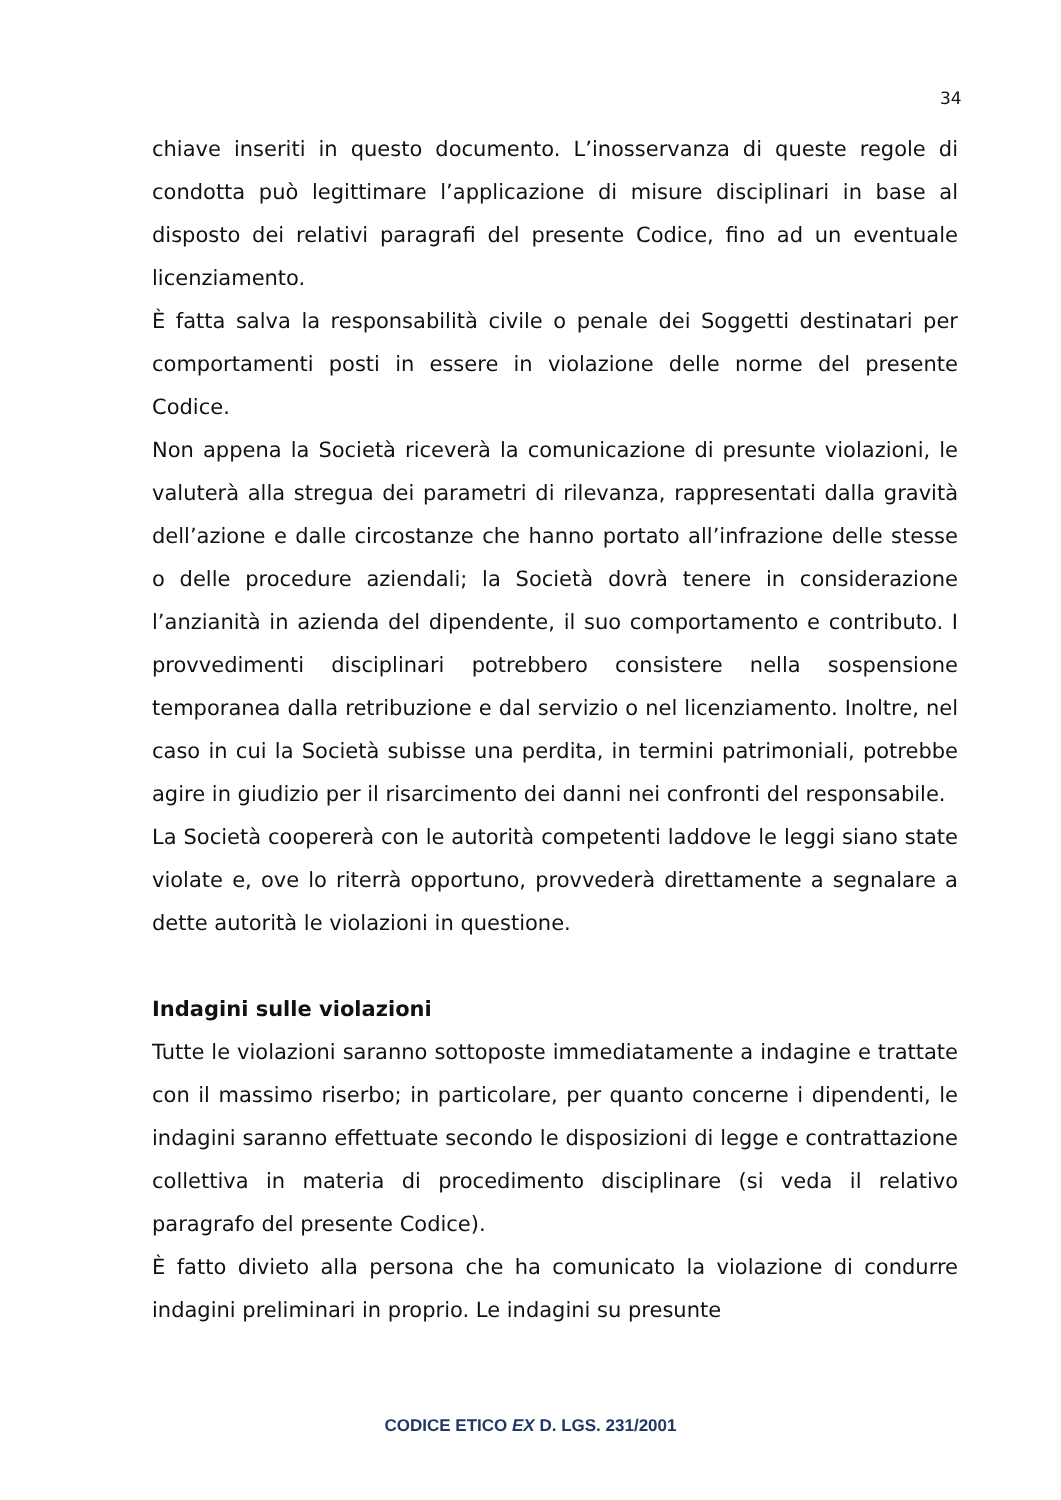34
chiave inseriti in questo documento. L’inosservanza di queste regole di condotta può legittimare l’applicazione di misure disciplinari in base al disposto dei relativi paragrafi del presente Codice, fino ad un eventuale licenziamento.
È fatta salva la responsabilità civile o penale dei Soggetti destinatari per comportamenti posti in essere in violazione delle norme del presente Codice.
Non appena la Società riceverà la comunicazione di presunte violazioni, le valuterà alla stregua dei parametri di rilevanza, rappresentati dalla gravità dell’azione e dalle circostanze che hanno portato all’infrazione delle stesse o delle procedure aziendali; la Società dovrà tenere in considerazione l’anzianità in azienda del dipendente, il suo comportamento e contributo. I provvedimenti disciplinari potrebbero consistere nella sospensione temporanea dalla retribuzione e dal servizio o nel licenziamento. Inoltre, nel caso in cui la Società subisse una perdita, in termini patrimoniali, potrebbe agire in giudizio per il risarcimento dei danni nei confronti del responsabile.
La Società coopererà con le autorità competenti laddove le leggi siano state violate e, ove lo riterrà opportuno, provvederà direttamente a segnalare a dette autorità le violazioni in questione.
Indagini sulle violazioni
Tutte le violazioni saranno sottoposte immediatamente a indagine e trattate con il massimo riserbo; in particolare, per quanto concerne i dipendenti, le indagini saranno effettuate secondo le disposizioni di legge e contrattazione collettiva in materia di procedimento disciplinare (si veda il relativo paragrafo del presente Codice).
È fatto divieto alla persona che ha comunicato la violazione di condurre indagini preliminari in proprio. Le indagini su presunte
CODICE ETICO EX D. LGS. 231/2001